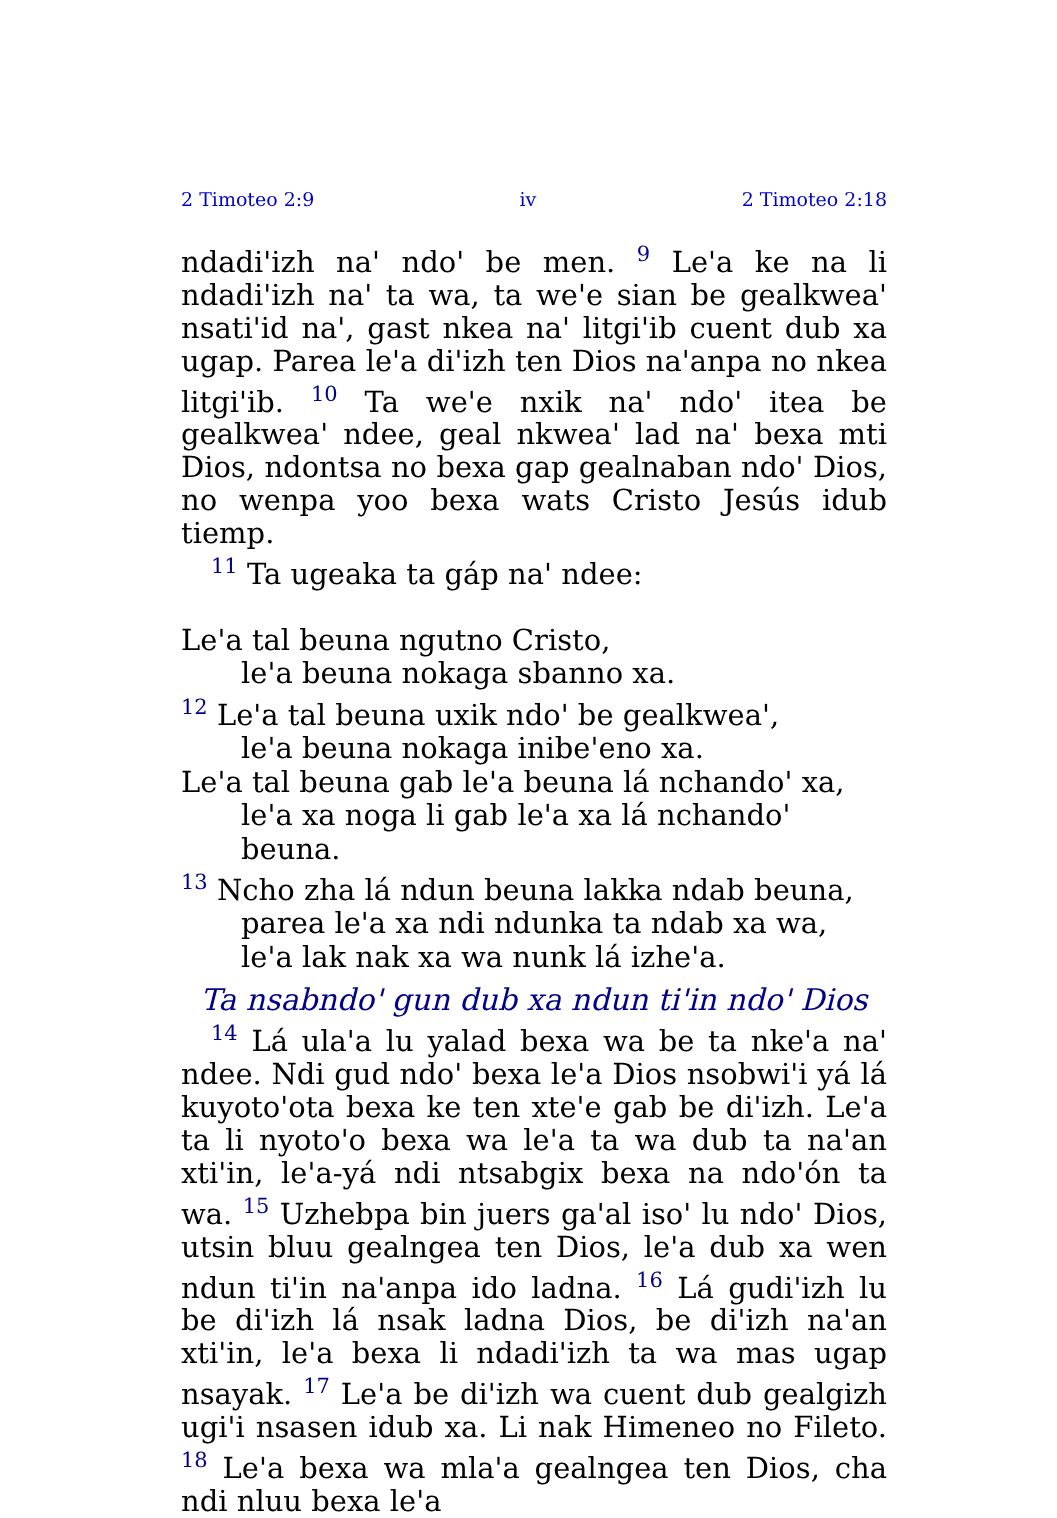2 Timoteo 2:9 iv 2 Timoteo 2:18
ndadi'izh na' ndo' be men. <sup>9</sup> Le'a ke na li ndadi'izh na' ta wa, ta we'e sian be gealkwea' nsati'id na', gast nkea na' litgi'ib cuent dub xa ugap. Parea le'a di'izh ten Dios na'anpa no nkea litgi'ib. <sup>10</sup> Ta we'e nxik na' ndo' itea be gealkwea' ndee, geal nkwea' lad na' bexa mti Dios, ndontsa no bexa gap gealnaban ndo' Dios, no wenpa yoo bexa wats Cristo Jesús idub tiemp.
<sup>11</sup> Ta ugeaka ta gáp na' ndee:
Le'a tal beuna ngutno Cristo,
le'a beuna nokaga sbanno xa.
<sup>12</sup> Le'a tal beuna uxik ndo' be gealkwea',
le'a beuna nokaga inibe'eno xa.
Le'a tal beuna gab le'a beuna lá nchando' xa,
le'a xa noga li gab le'a xa lá nchando' beuna.
<sup>13</sup> Ncho zha lá ndun beuna lakka ndab beuna,
parea le'a xa ndi ndunka ta ndab xa wa,
le'a lak nak xa wa nunk lá izhe'a.
Ta nsabndo' gun dub xa ndun ti'in ndo' Dios
<sup>14</sup> Lá ula'a lu yalad bexa wa be ta nke'a na' ndee. Ndi gud ndo' bexa le'a Dios nsobwi'i yá lá kuyoto'ota bexa ke ten xte'e gab be di'izh. Le'a ta li nyoto'o bexa wa le'a ta wa dub ta na'an xti'in, le'a-yá ndi ntsabgix bexa na ndo'ón ta wa. <sup>15</sup> Uzhebpa bin juers ga'al iso' lu ndo' Dios, utsin bluu gealngea ten Dios, le'a dub xa wen ndun ti'in na'anpa ido ladna. <sup>16</sup> Lá gudi'izh lu be di'izh lá nsak ladna Dios, be di'izh na'an xti'in, le'a bexa li ndadi'izh ta wa mas ugap nsayak. <sup>17</sup> Le'a be di'izh wa cuent dub gealgizh ugi'i nsasen idub xa. Li nak Himeneo no Fileto. <sup>18</sup> Le'a bexa wa mla'a gealngea ten Dios, cha ndi nluu bexa le'a